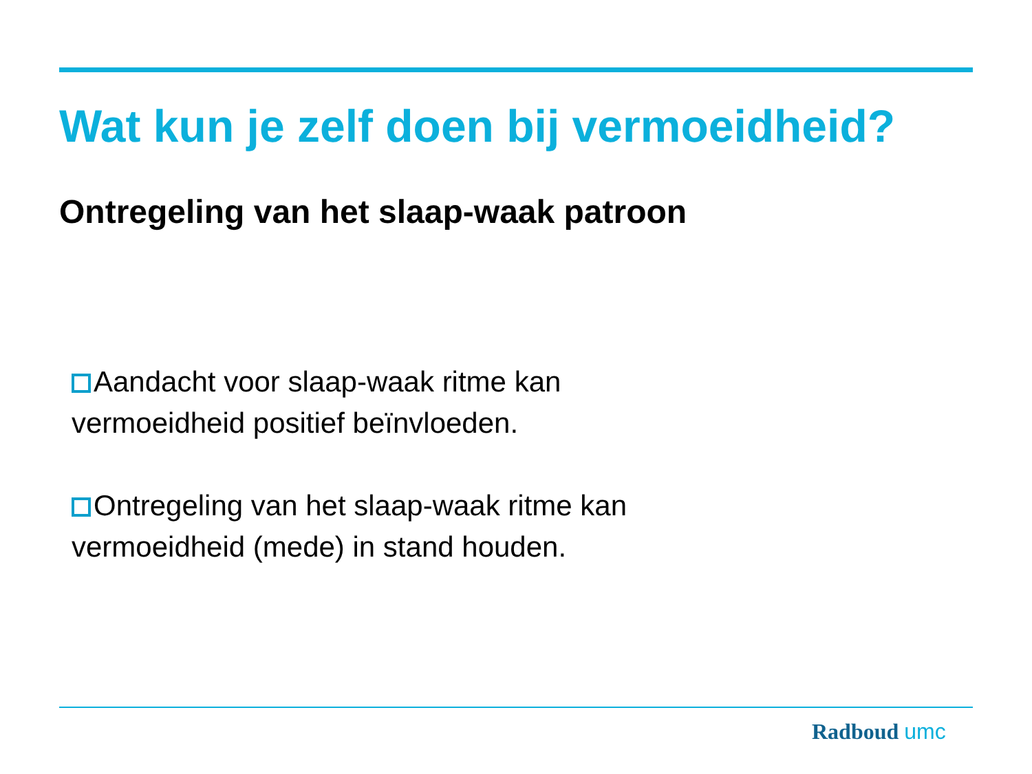Wat kun je zelf doen bij vermoeidheid?
Ontregeling van het slaap-waak patroon
Aandacht voor slaap-waak ritme kan vermoeidheid positief beïnvloeden.
Ontregeling van het slaap-waak ritme kan vermoeidheid (mede) in stand houden.
Radboud umc